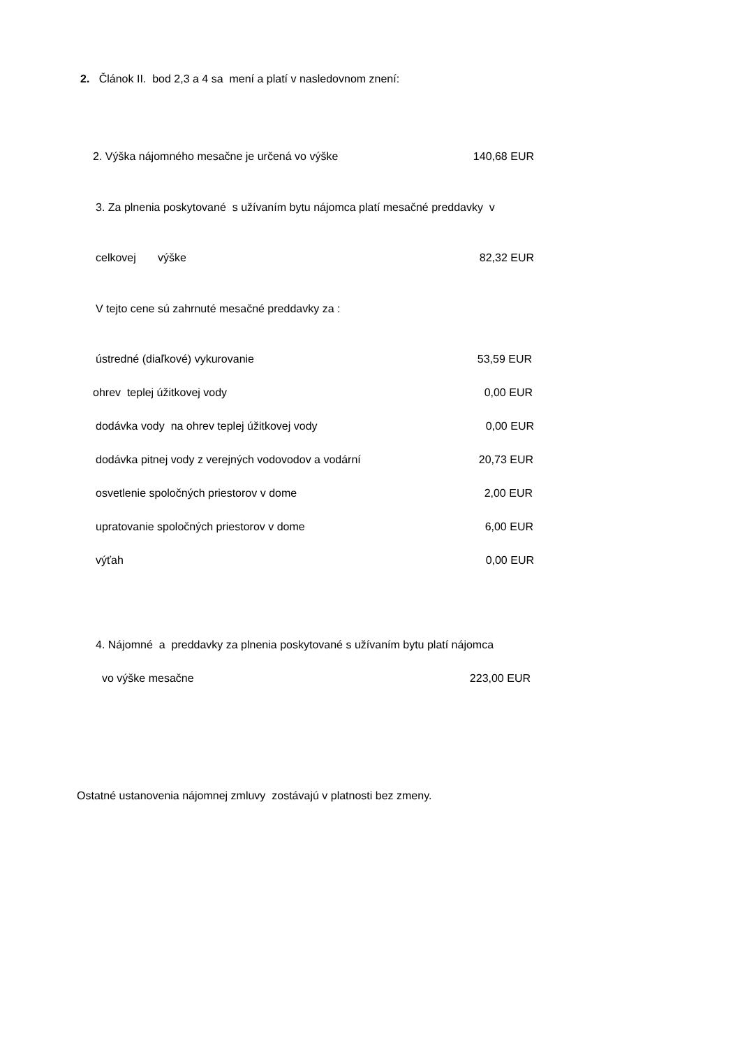2. Článok II. bod 2,3 a 4 sa mení a platí v nasledovnom znení:
2. Výška nájomného mesačne je určená vo výške 140,68 EUR
3. Za plnenia poskytované s užívaním bytu nájomca platí mesačné preddavky v
celkovej výške 82,32 EUR
V tejto cene sú zahrnuté mesačné preddavky za :
ústredné (diaľkové) vykurovanie 53,59 EUR
ohrev teplej úžitkovej vody 0,00 EUR
dodávka vody na ohrev teplej úžitkovej vody 0,00 EUR
dodávka pitnej vody z verejných vodovodov a vodární 20,73 EUR
osvetlenie spoločných priestorov v dome 2,00 EUR
upratovanie spoločných priestorov v dome 6,00 EUR
výťah 0,00 EUR
4. Nájomné a preddavky za plnenia poskytované s užívaním bytu platí nájomca
vo výške mesačne 223,00 EUR
Ostatné ustanovenia nájomnej zmluvy zostávajú v platnosti bez zmeny.